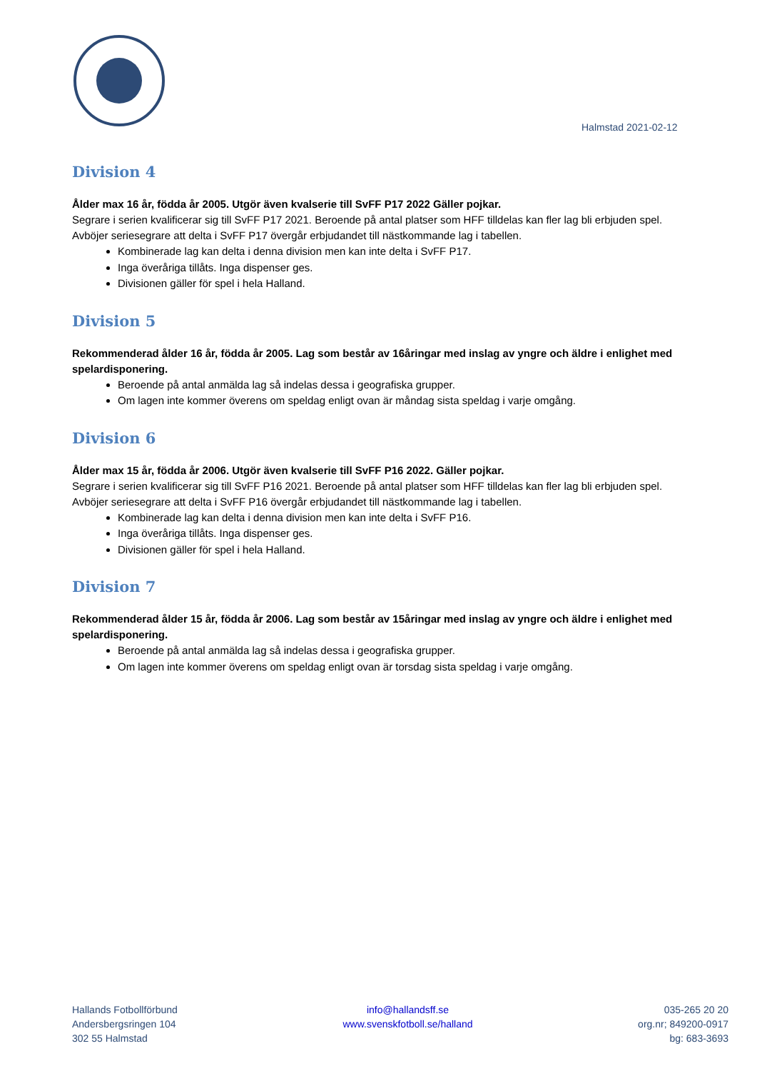Halmstad 2021-02-12
Division 4
Ålder max 16 år, födda år 2005. Utgör även kvalserie till SvFF P17 2022 Gäller pojkar.
Segrare i serien kvalificerar sig till SvFF P17 2021. Beroende på antal platser som HFF tilldelas kan fler lag bli erbjuden spel. Avböjer seriesegrare att delta i SvFF P17 övergår erbjudandet till nästkommande lag i tabellen.
Kombinerade lag kan delta i denna division men kan inte delta i SvFF P17.
Inga överåriga tillåts. Inga dispenser ges.
Divisionen gäller för spel i hela Halland.
Division 5
Rekommenderad ålder 16 år, födda år 2005. Lag som består av 16åringar med inslag av yngre och äldre i enlighet med spelardisponering.
Beroende på antal anmälda lag så indelas dessa i geografiska grupper.
Om lagen inte kommer överens om speldag enligt ovan är måndag sista speldag i varje omgång.
Division 6
Ålder max 15 år, födda år 2006. Utgör även kvalserie till SvFF P16 2022. Gäller pojkar.
Segrare i serien kvalificerar sig till SvFF P16 2021. Beroende på antal platser som HFF tilldelas kan fler lag bli erbjuden spel. Avböjer seriesegrare att delta i SvFF P16 övergår erbjudandet till nästkommande lag i tabellen.
Kombinerade lag kan delta i denna division men kan inte delta i SvFF P16.
Inga överåriga tillåts. Inga dispenser ges.
Divisionen gäller för spel i hela Halland.
Division 7
Rekommenderad ålder 15 år, födda år 2006. Lag som består av 15åringar med inslag av yngre och äldre i enlighet med spelardisponering.
Beroende på antal anmälda lag så indelas dessa i geografiska grupper.
Om lagen inte kommer överens om speldag enligt ovan är torsdag sista speldag i varje omgång.
Hallands Fotbollförbund
Andersbergsringen 104
302 55 Halmstad
info@hallandsff.se
www.svenskfotboll.se/halland
035-265 20 20
org.nr; 849200-0917
bg: 683-3693